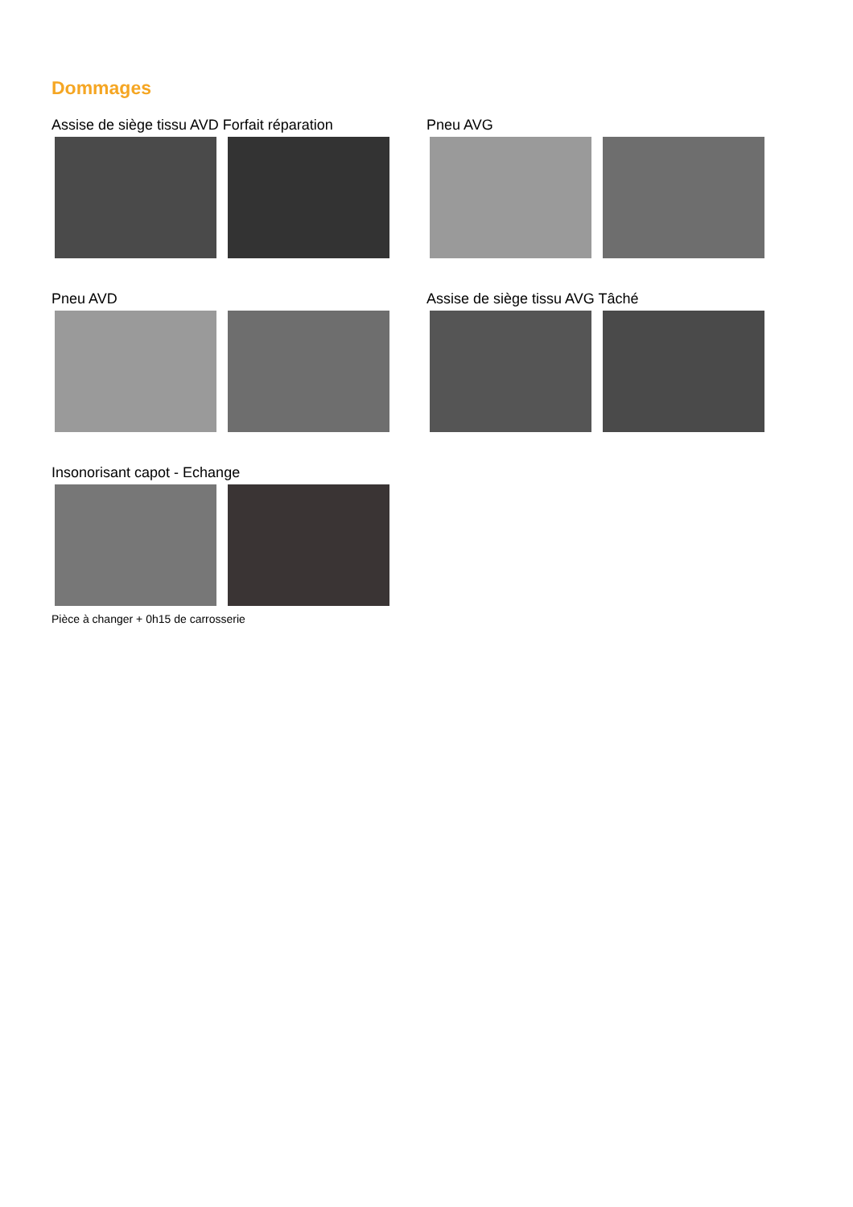Dommages
Assise de siège tissu AVD Forfait réparation Pneu AVG
Pneu AVD Assise de siège tissu AVG Tâché
Insonorisant capot - Echange
Pièce à changer + 0h15 de carrosserie